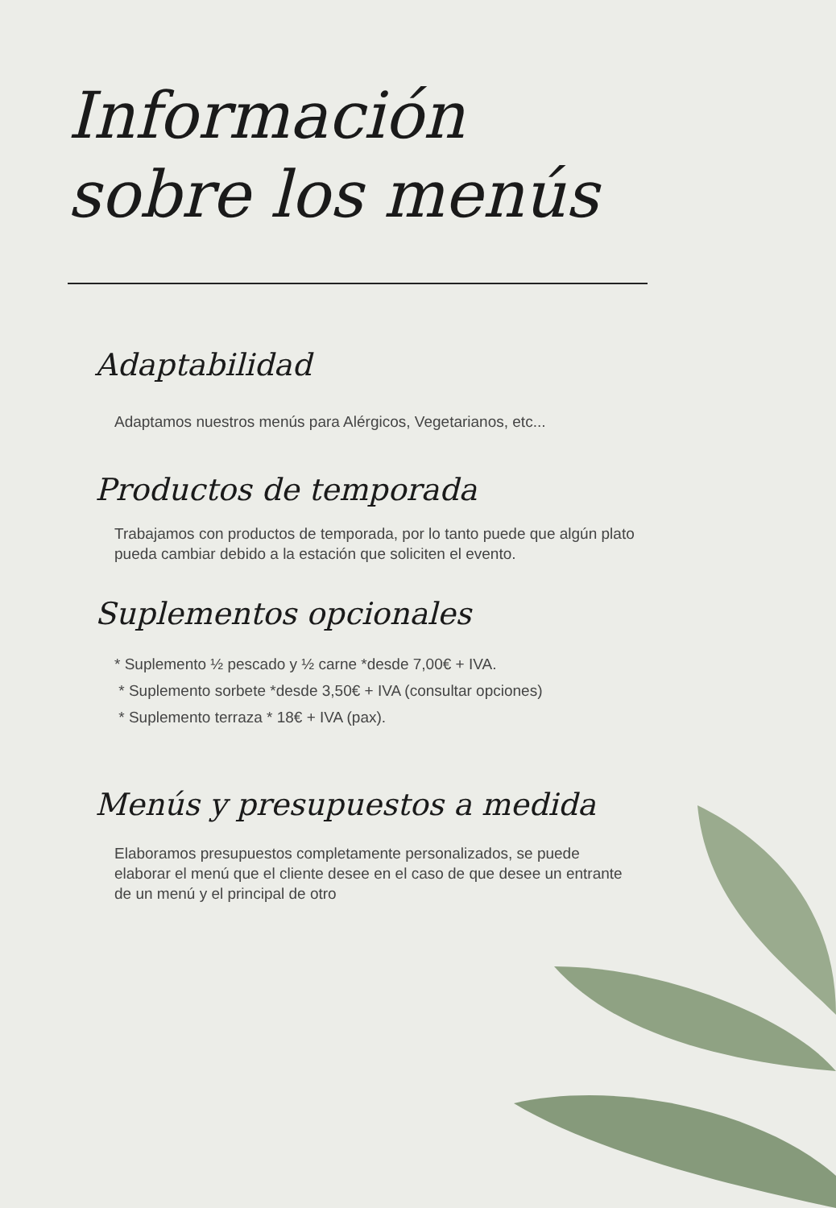Información
sobre los menús
Adaptabilidad
Adaptamos nuestros menús para Alérgicos, Vegetarianos, etc...
Productos de temporada
Trabajamos con productos de temporada, por lo tanto puede que algún plato pueda cambiar debido a la estación que soliciten el evento.
Suplementos opcionales
* Suplemento ½ pescado y ½ carne *desde 7,00€ + IVA.
* Suplemento sorbete *desde 3,50€ + IVA (consultar opciones)
* Suplemento terraza * 18€ + IVA (pax).
Menús y presupuestos a medida
Elaboramos presupuestos completamente personalizados, se puede elaborar el menú que el cliente desee en el caso de que desee un entrante de un menú y el principal de otro